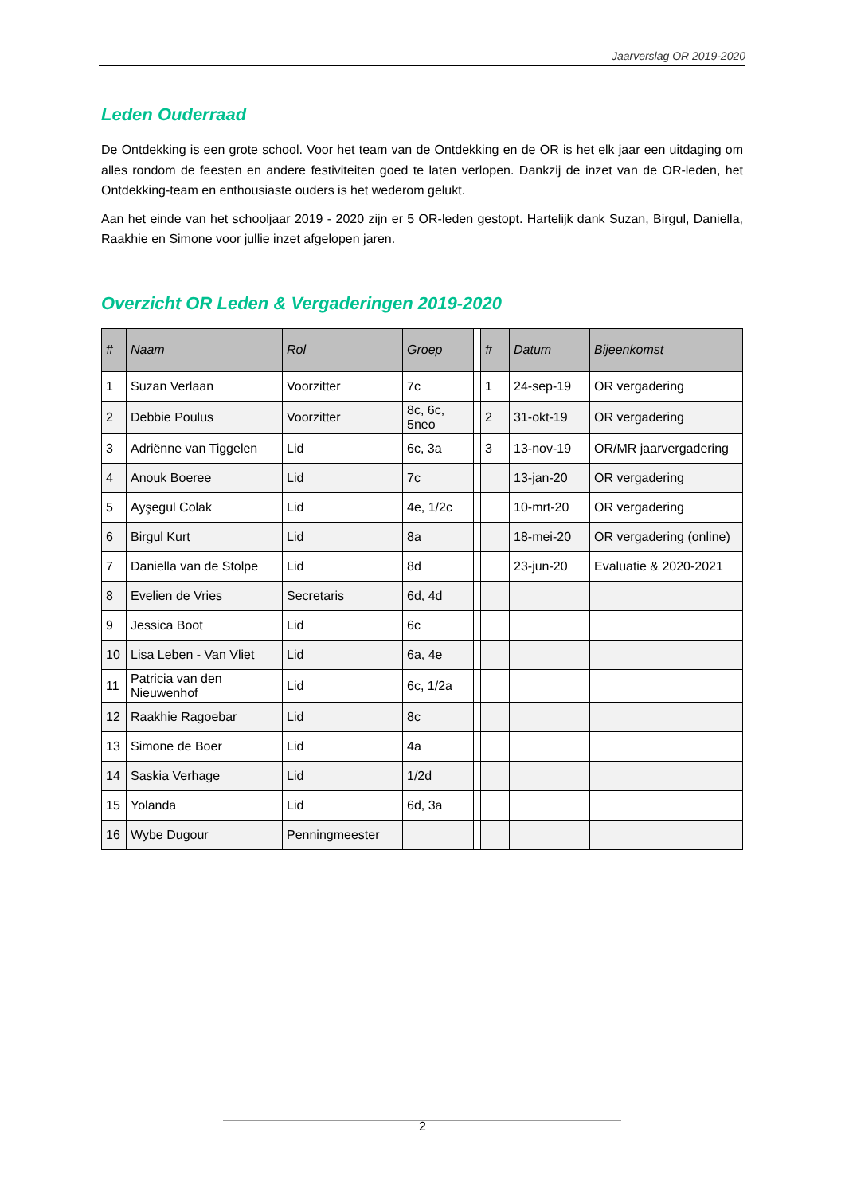Jaarverslag OR 2019-2020
Leden Ouderraad
De Ontdekking is een grote school. Voor het team van de Ontdekking en de OR is het elk jaar een uitdaging om alles rondom de feesten en andere festiviteiten goed te laten verlopen. Dankzij de inzet van de OR-leden, het Ontdekking-team en enthousiaste ouders is het wederom gelukt.
Aan het einde van het schooljaar 2019 - 2020 zijn er 5 OR-leden gestopt. Hartelijk dank Suzan, Birgul, Daniella, Raakhie en Simone voor jullie inzet afgelopen jaren.
Overzicht OR Leden & Vergaderingen 2019-2020
| # | Naam | Rol | Groep | | # | Datum | Bijeenkomst |
| --- | --- | --- | --- | --- | --- | --- | --- |
| 1 | Suzan Verlaan | Voorzitter | 7c | | 1 | 24-sep-19 | OR vergadering |
| 2 | Debbie Poulus | Voorzitter | 8c, 6c, 5neo | | 2 | 31-okt-19 | OR vergadering |
| 3 | Adriënne van Tiggelen | Lid | 6c, 3a | | 3 | 13-nov-19 | OR/MR jaarvergadering |
| 4 | Anouk Boeree | Lid | 7c | | | 13-jan-20 | OR vergadering |
| 5 | Ayşegul Colak | Lid | 4e, 1/2c | | | 10-mrt-20 | OR vergadering |
| 6 | Birgul Kurt | Lid | 8a | | | 18-mei-20 | OR vergadering (online) |
| 7 | Daniella van de Stolpe | Lid | 8d | | | 23-jun-20 | Evaluatie & 2020-2021 |
| 8 | Evelien de Vries | Secretaris | 6d, 4d | | | | |
| 9 | Jessica Boot | Lid | 6c | | | | |
| 10 | Lisa Leben - Van Vliet | Lid | 6a, 4e | | | | |
| 11 | Patricia van den Nieuwenhof | Lid | 6c, 1/2a | | | | |
| 12 | Raakhie Ragoebar | Lid | 8c | | | | |
| 13 | Simone de Boer | Lid | 4a | | | | |
| 14 | Saskia Verhage | Lid | 1/2d | | | | |
| 15 | Yolanda | Lid | 6d, 3a | | | | |
| 16 | Wybe Dugour | Penningmeester | | | | | |
2